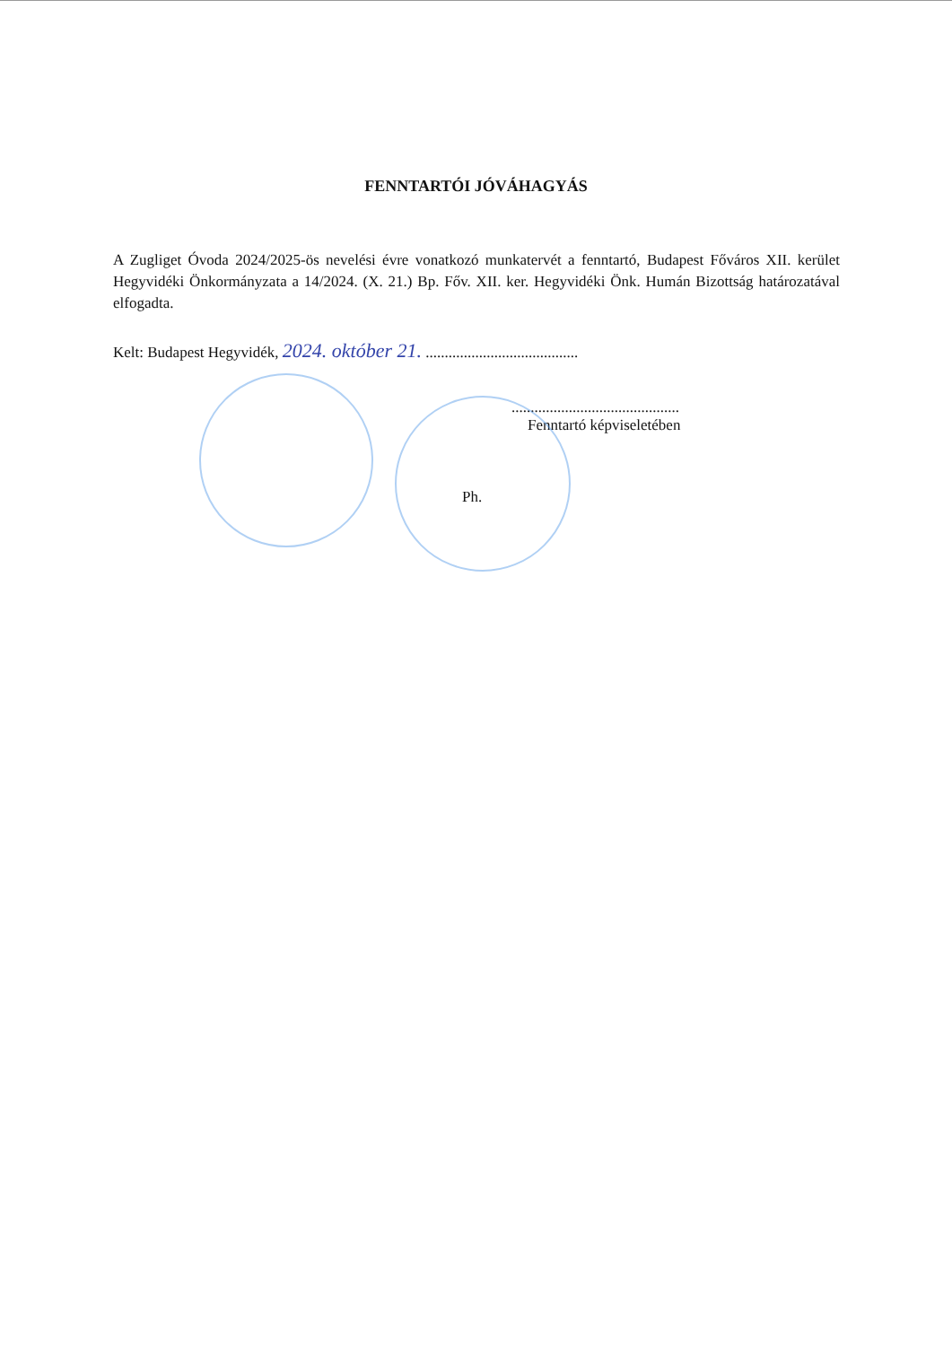FENNTARTÓI JÓVÁHAGYÁS
A Zugliget Óvoda 2024/2025-ös nevelési évre vonatkozó munkatervét a fenntartó, Budapest Főváros XII. kerület Hegyvidéki Önkormányzata a 14/2024. (X. 21.) Bp. Főv. XII. ker. Hegyvidéki Önk. Humán Bizottság határozatával elfogadta.
Kelt: Budapest Hegyvidék, 2024. október 21. ........................................
............................................
Fenntartó képviseletében
Ph.